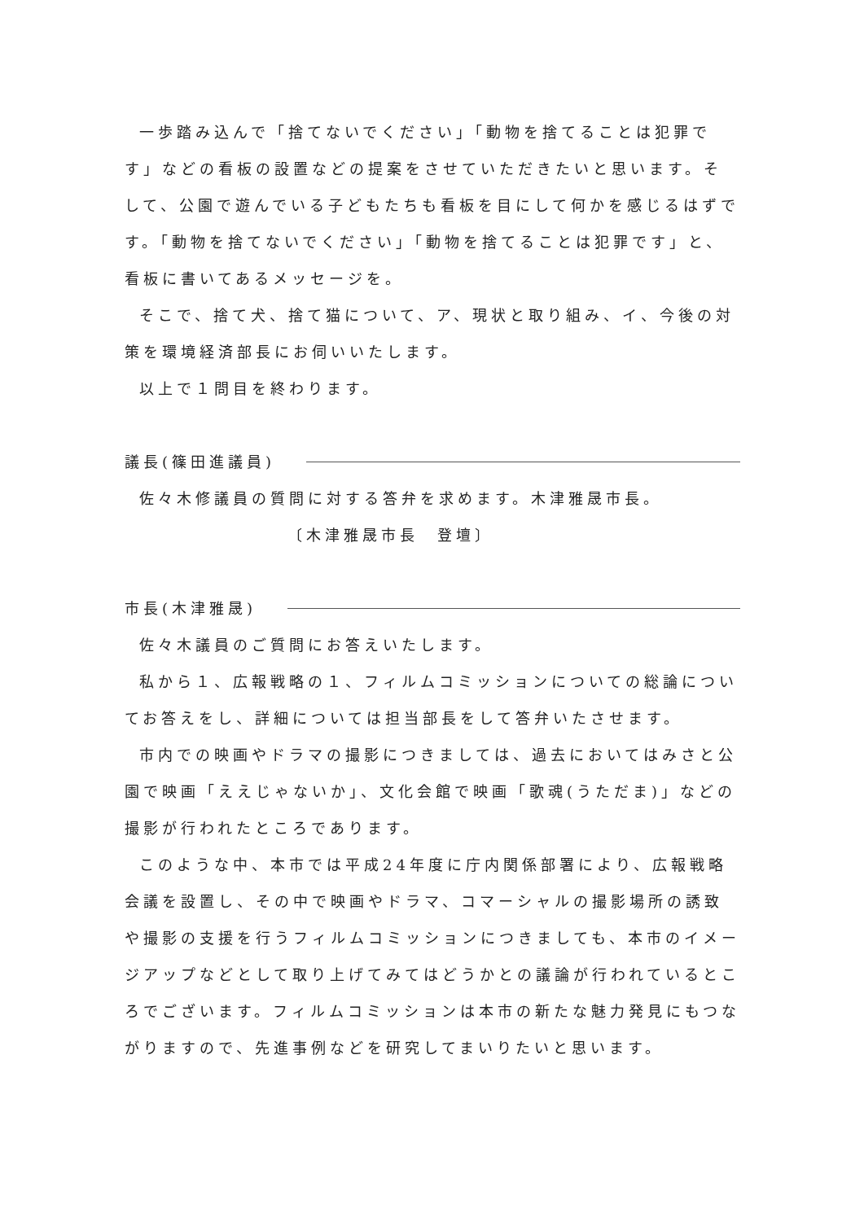一歩踏み込んで「捨てないでください」「動物を捨てることは犯罪です」などの看板の設置などの提案をさせていただきたいと思います。そして、公園で遊んでいる子どもたちも看板を目にして何かを感じるはずです。「動物を捨てないでください」「動物を捨てることは犯罪です」と、看板に書いてあるメッセージを。
そこで、捨て犬、捨て猫について、ア、現状と取り組み、イ、今後の対策を環境経済部長にお伺いいたします。
以上で１問目を終わります。
議長(篠田進議員)
佐々木修議員の質問に対する答弁を求めます。木津雅晟市長。
〔木津雅晟市長　登壇〕
市長(木津雅晟)
佐々木議員のご質問にお答えいたします。
私から１、広報戦略の１、フィルムコミッションについての総論についてお答えをし、詳細については担当部長をして答弁いたさせます。
市内での映画やドラマの撮影につきましては、過去においてはみさと公園で映画「ええじゃないか」、文化会館で映画「歌魂(うただま)」などの撮影が行われたところであります。
このような中、本市では平成24年度に庁内関係部署により、広報戦略会議を設置し、その中で映画やドラマ、コマーシャルの撮影場所の誘致や撮影の支援を行うフィルムコミッションにつきましても、本市のイメージアップなどとして取り上げてみてはどうかとの議論が行われているところでございます。フィルムコミッションは本市の新たな魅力発見にもつながりますので、先進事例などを研究してまいりたいと思います。